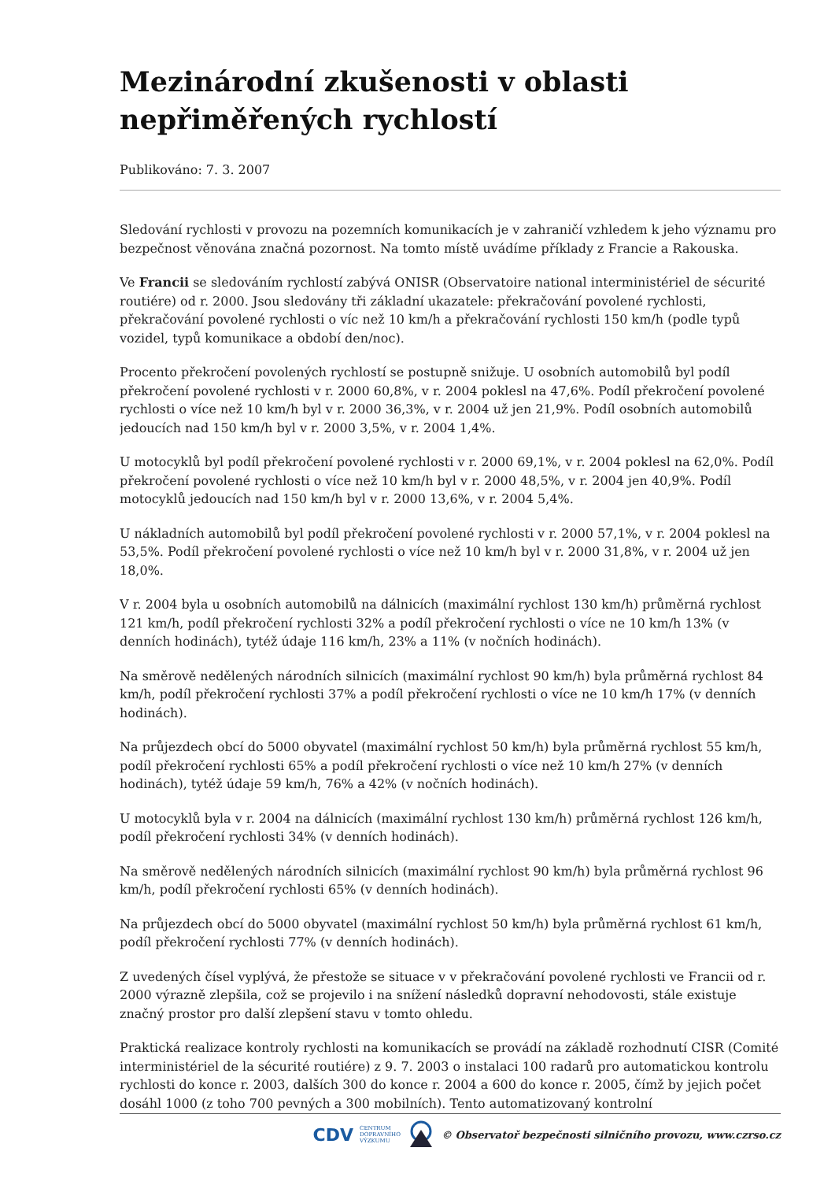Mezinárodní zkušenosti v oblasti nepřiměřených rychlostí
Publikováno: 7. 3. 2007
Sledování rychlosti v provozu na pozemních komunikacích je v zahraničí vzhledem k jeho významu pro bezpečnost věnována značná pozornost. Na tomto místě uvádíme příklady z Francie a Rakouska.
Ve Francii se sledováním rychlostí zabývá ONISR (Observatoire national interministériel de sécurité routiére) od r. 2000. Jsou sledovány tři základní ukazatele: překračování povolené rychlosti, překračování povolené rychlosti o víc než 10 km/h a překračování rychlosti 150 km/h (podle typů vozidel, typů komunikace a období den/noc).
Procento překročení povolených rychlostí se postupně snižuje. U osobních automobilů byl podíl překročení povolené rychlosti v r. 2000 60,8%, v r. 2004 poklesl na 47,6%. Podíl překročení povolené rychlosti o více než 10 km/h byl v r. 2000 36,3%, v r. 2004 už jen 21,9%. Podíl osobních automobilů jedoucích nad 150 km/h byl v r. 2000 3,5%, v r. 2004 1,4%.
U motocyklů byl podíl překročení povolené rychlosti v r. 2000 69,1%, v r. 2004 poklesl na 62,0%. Podíl překročení povolené rychlosti o více než 10 km/h byl v r. 2000 48,5%, v r. 2004 jen 40,9%. Podíl motocyklů jedoucích nad 150 km/h byl v r. 2000 13,6%, v r. 2004 5,4%.
U nákladních automobilů byl podíl překročení povolené rychlosti v r. 2000 57,1%, v r. 2004 poklesl na 53,5%. Podíl překročení povolené rychlosti o více než 10 km/h byl v r. 2000 31,8%, v r. 2004 už jen 18,0%.
V r. 2004 byla u osobních automobilů na dálnicích (maximální rychlost 130 km/h) průměrná rychlost 121 km/h, podíl překročení rychlosti 32% a podíl překročení rychlosti o více ne 10 km/h 13% (v denních hodinách), tytéž údaje 116 km/h, 23% a 11% (v nočních hodinách).
Na směrově nedělených národních silnicích (maximální rychlost 90 km/h) byla průměrná rychlost 84 km/h, podíl překročení rychlosti 37% a podíl překročení rychlosti o více ne 10 km/h 17% (v denních hodinách).
Na průjezdech obcí do 5000 obyvatel (maximální rychlost 50 km/h) byla průměrná rychlost 55 km/h, podíl překročení rychlosti 65% a podíl překročení rychlosti o více než 10 km/h 27% (v denních hodinách), tytéž údaje 59 km/h, 76% a 42% (v nočních hodinách).
U motocyklů byla v r. 2004 na dálnicích (maximální rychlost 130 km/h) průměrná rychlost 126 km/h, podíl překročení rychlosti 34% (v denních hodinách).
Na směrově nedělených národních silnicích (maximální rychlost 90 km/h) byla průměrná rychlost 96 km/h, podíl překročení rychlosti 65% (v denních hodinách).
Na průjezdech obcí do 5000 obyvatel (maximální rychlost 50 km/h) byla průměrná rychlost 61 km/h, podíl překročení rychlosti 77% (v denních hodinách).
Z uvedených čísel vyplývá, že přestože se situace v v překračování povolené rychlosti ve Francii od r. 2000 výrazně zlepšila, což se projevilo i na snížení následků dopravní nehodovosti, stále existuje značný prostor pro další zlepšení stavu v tomto ohledu.
Praktická realizace kontroly rychlosti na komunikacích se provádí na základě rozhodnutí CISR (Comité interministériel de la sécurité routiére) z 9. 7. 2003 o instalaci 100 radarů pro automatickou kontrolu rychlosti do konce r. 2003, dalších 300 do konce r. 2004 a 600 do konce r. 2005, čímž by jejich počet dosáhl 1000 (z toho 700 pevných a 300 mobilních). Tento automatizovaný kontrolní
CDV CENTRUM
DOPRAVNÍHO
VÝZKUMU © Observatoř bezpečnosti silničního provozu, www.czrso.cz